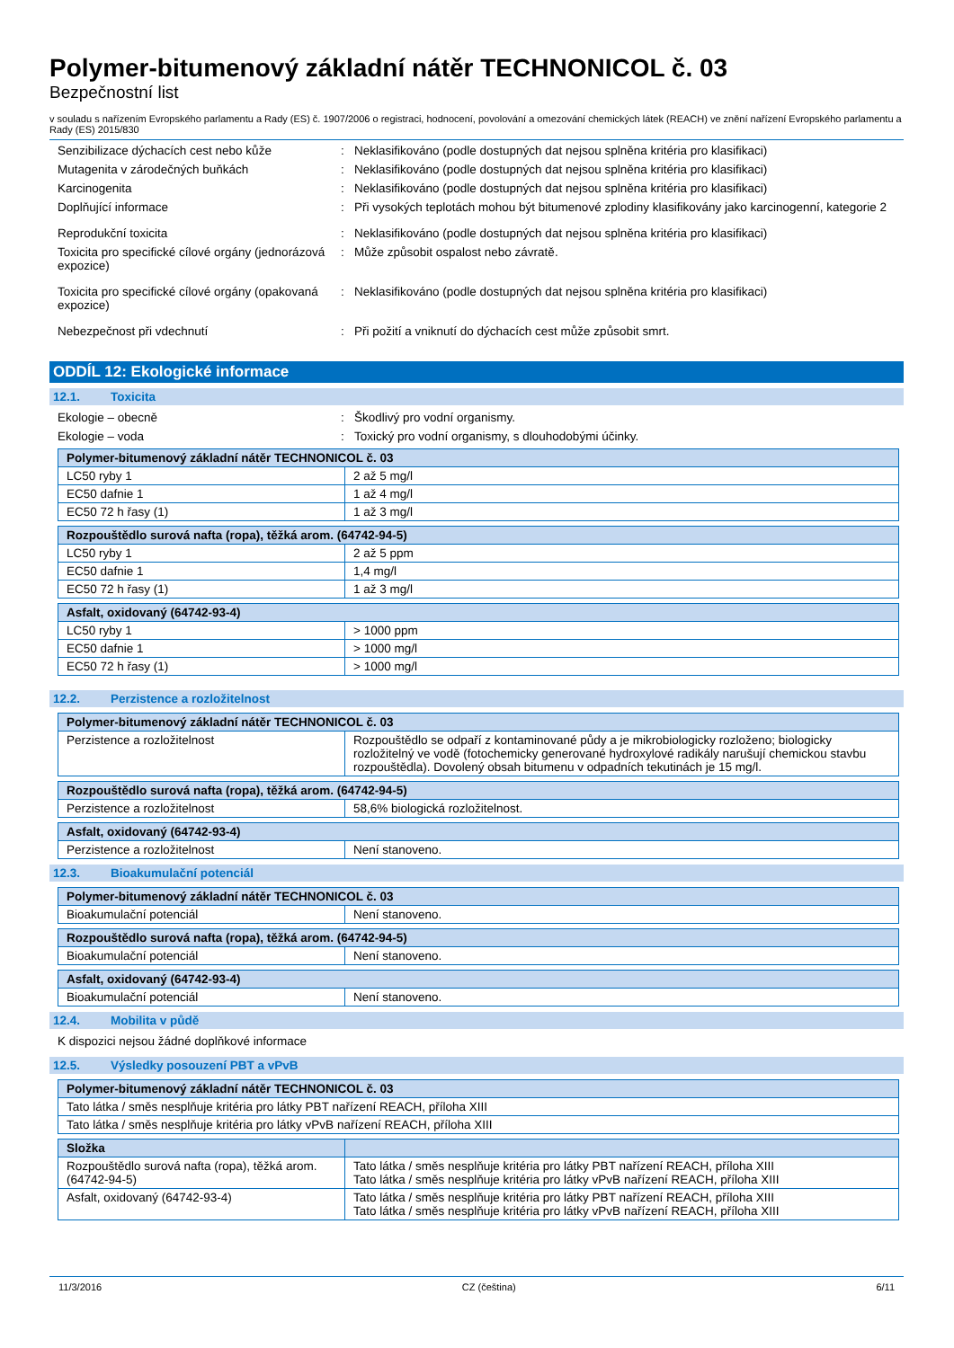Polymer-bitumenový základní nátěr TECHNONICOL č. 03
Bezpečnostní list
v souladu s nařízením Evropského parlamentu a Rady (ES) č. 1907/2006 o registraci, hodnocení, povolování a omezování chemických látek (REACH) ve znění nařízení Evropského parlamentu a Rady (ES) 2015/830
Senzibilizace dýchacích cest nebo kůže : Neklasifikováno (podle dostupných dat nejsou splněna kritéria pro klasifikaci)
Mutagenita v zárodečných buňkách : Neklasifikováno (podle dostupných dat nejsou splněna kritéria pro klasifikaci)
Karcinogenita : Neklasifikováno (podle dostupných dat nejsou splněna kritéria pro klasifikaci)
Doplňující informace : Při vysokých teplotách mohou být bitumenové zplodiny klasifikovány jako karcinogenní, kategorie 2
Reprodukční toxicita : Neklasifikováno (podle dostupných dat nejsou splněna kritéria pro klasifikaci)
Toxicita pro specifické cílové orgány (jednorázová expozice)
: Může způsobit ospalost nebo závratě.
Toxicita pro specifické cílové orgány (opakovaná expozice)
: Neklasifikováno (podle dostupných dat nejsou splněna kritéria pro klasifikaci)
Nebezpečnost při vdechnutí : Při požití a vniknutí do dýchacích cest může způsobit smrt.
ODDÍL 12: Ekologické informace
12.1. Toxicita
Ekologie – obecně : Škodlivý pro vodní organismy.
Ekologie – voda : Toxický pro vodní organismy, s dlouhodobými účinky.
| Polymer-bitumenový základní nátěr TECHNONICOL č. 03 | |
| --- | --- |
| LC50 ryby 1 | 2 až 5 mg/l |
| EC50 dafnie 1 | 1 až 4 mg/l |
| EC50 72 h řasy (1) | 1 až 3 mg/l |
| Rozpouštědlo surová nafta (ropa), těžká arom. (64742-94-5) | |
| --- | --- |
| LC50 ryby 1 | 2 až 5 ppm |
| EC50 dafnie 1 | 1,4 mg/l |
| EC50 72 h řasy (1) | 1 až 3 mg/l |
| Asfalt, oxidovaný (64742-93-4) | |
| --- | --- |
| LC50 ryby 1 | > 1000 ppm |
| EC50 dafnie 1 | > 1000 mg/l |
| EC50 72 h řasy (1) | > 1000 mg/l |
12.2. Perzistence a rozložitelnost
| Polymer-bitumenový základní nátěr TECHNONICOL č. 03 | |
| --- | --- |
| Perzistence a rozložitelnost | Rozpouštědlo se odpaří z kontaminované půdy a je mikrobiologicky rozloženo; biologicky rozložitelný ve vodě (fotochemicky generované hydroxylové radikály narušují chemickou stavbu rozpouštědla). Dovolený obsah bitumenu v odpadních tekutinách je 15 mg/l. |
| Rozpouštědlo surová nafta (ropa), těžká arom. (64742-94-5) | |
| --- | --- |
| Perzistence a rozložitelnost | 58,6% biologická rozložitelnost. |
| Asfalt, oxidovaný (64742-93-4) | |
| --- | --- |
| Perzistence a rozložitelnost | Není stanoveno. |
12.3. Bioakumulační potenciál
| Polymer-bitumenový základní nátěr TECHNONICOL č. 03 | |
| --- | --- |
| Bioakumulační potenciál | Není stanoveno. |
| Rozpouštědlo surová nafta (ropa), těžká arom. (64742-94-5) | |
| --- | --- |
| Bioakumulační potenciál | Není stanoveno. |
| Asfalt, oxidovaný (64742-93-4) | |
| --- | --- |
| Bioakumulační potenciál | Není stanoveno. |
12.4. Mobilita v půdě
K dispozici nejsou žádné doplňkové informace
12.5. Výsledky posouzení PBT a vPvB
| Polymer-bitumenový základní nátěr TECHNONICOL č. 03 |
| --- |
| Tato látka / směs nesplňuje kritéria pro látky PBT nařízení REACH, příloha XIII |
| Tato látka / směs nesplňuje kritéria pro látky vPvB nařízení REACH, příloha XIII |
| Složka | |
| --- | --- |
| Rozpouštědlo surová nafta (ropa), těžká arom. (64742-94-5) | Tato látka / směs nesplňuje kritéria pro látky PBT nařízení REACH, příloha XIII Tato látka / směs nesplňuje kritéria pro látky vPvB nařízení REACH, příloha XIII |
| Asfalt, oxidovaný (64742-93-4) | Tato látka / směs nesplňuje kritéria pro látky PBT nařízení REACH, příloha XIII Tato látka / směs nesplňuje kritéria pro látky vPvB nařízení REACH, příloha XIII |
11/3/2016 CZ (čeština) 6/11